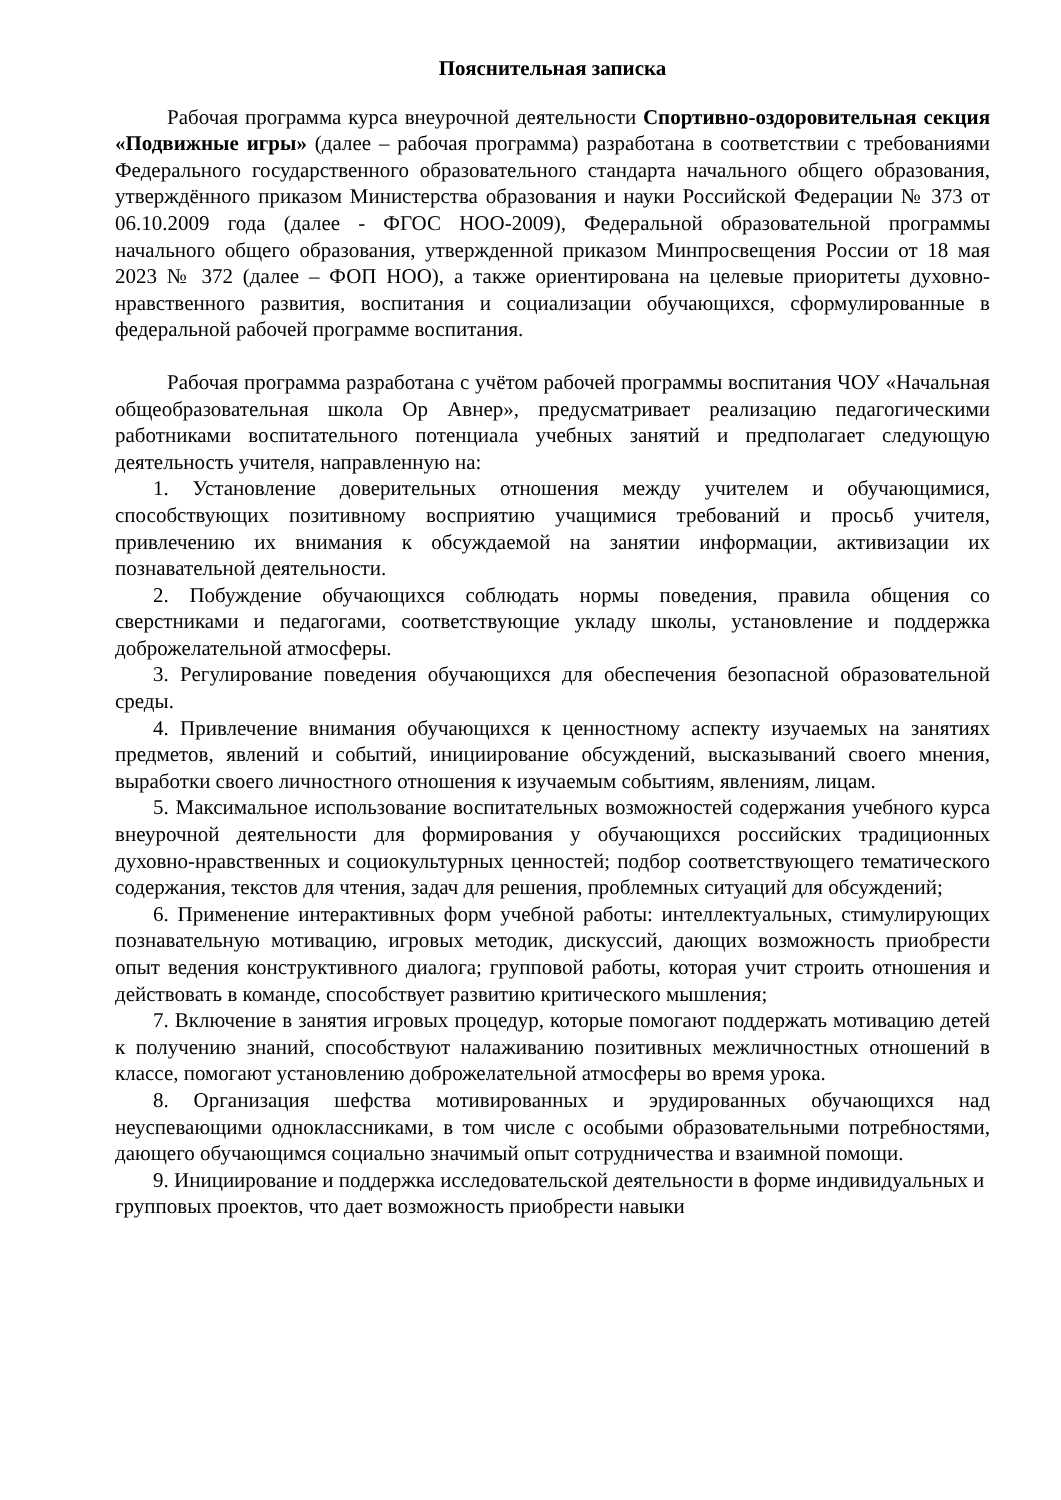Пояснительная записка
Рабочая программа курса внеурочной деятельности Спортивно-оздоровительная секция «Подвижные игры» (далее – рабочая программа) разработана в соответствии с требованиями Федерального государственного образовательного стандарта начального общего образования, утверждённого приказом Министерства образования и науки Российской Федерации № 373 от 06.10.2009 года (далее - ФГОС НОО-2009), Федеральной образовательной программы начального общего образования, утвержденной приказом Минпросвещения России от 18 мая 2023 № 372 (далее – ФОП НОО), а также ориентирована на целевые приоритеты духовно-нравственного развития, воспитания и социализации обучающихся, сформулированные в федеральной рабочей программе воспитания.
Рабочая программа разработана с учётом рабочей программы воспитания ЧОУ «Начальная общеобразовательная школа Ор Авнер», предусматривает реализацию педагогическими работниками воспитательного потенциала учебных занятий и предполагает следующую деятельность учителя, направленную на:
1. Установление доверительных отношения между учителем и обучающимися, способствующих позитивному восприятию учащимися требований и просьб учителя, привлечению их внимания к обсуждаемой на занятии информации, активизации их познавательной деятельности.
2. Побуждение обучающихся соблюдать нормы поведения, правила общения со сверстниками и педагогами, соответствующие укладу школы, установление и поддержка доброжелательной атмосферы.
3. Регулирование поведения обучающихся для обеспечения безопасной образовательной среды.
4. Привлечение внимания обучающихся к ценностному аспекту изучаемых на занятиях предметов, явлений и событий, инициирование обсуждений, высказываний своего мнения, выработки своего личностного отношения к изучаемым событиям, явлениям, лицам.
5. Максимальное использование воспитательных возможностей содержания учебного курса внеурочной деятельности для формирования у обучающихся российских традиционных духовно-нравственных и социокультурных ценностей; подбор соответствующего тематического содержания, текстов для чтения, задач для решения, проблемных ситуаций для обсуждений;
6. Применение интерактивных форм учебной работы: интеллектуальных, стимулирующих познавательную мотивацию, игровых методик, дискуссий, дающих возможность приобрести опыт ведения конструктивного диалога; групповой работы, которая учит строить отношения и действовать в команде, способствует развитию критического мышления;
7. Включение в занятия игровых процедур, которые помогают поддержать мотивацию детей к получению знаний, способствуют налаживанию позитивных межличностных отношений в классе, помогают установлению доброжелательной атмосферы во время урока.
8. Организация шефства мотивированных и эрудированных обучающихся над неуспевающими одноклассниками, в том числе с особыми образовательными потребностями, дающего обучающимся социально значимый опыт сотрудничества и взаимной помощи.
9. Инициирование и поддержка исследовательской деятельности в форме индивидуальных и групповых проектов, что дает возможность приобрести навыки